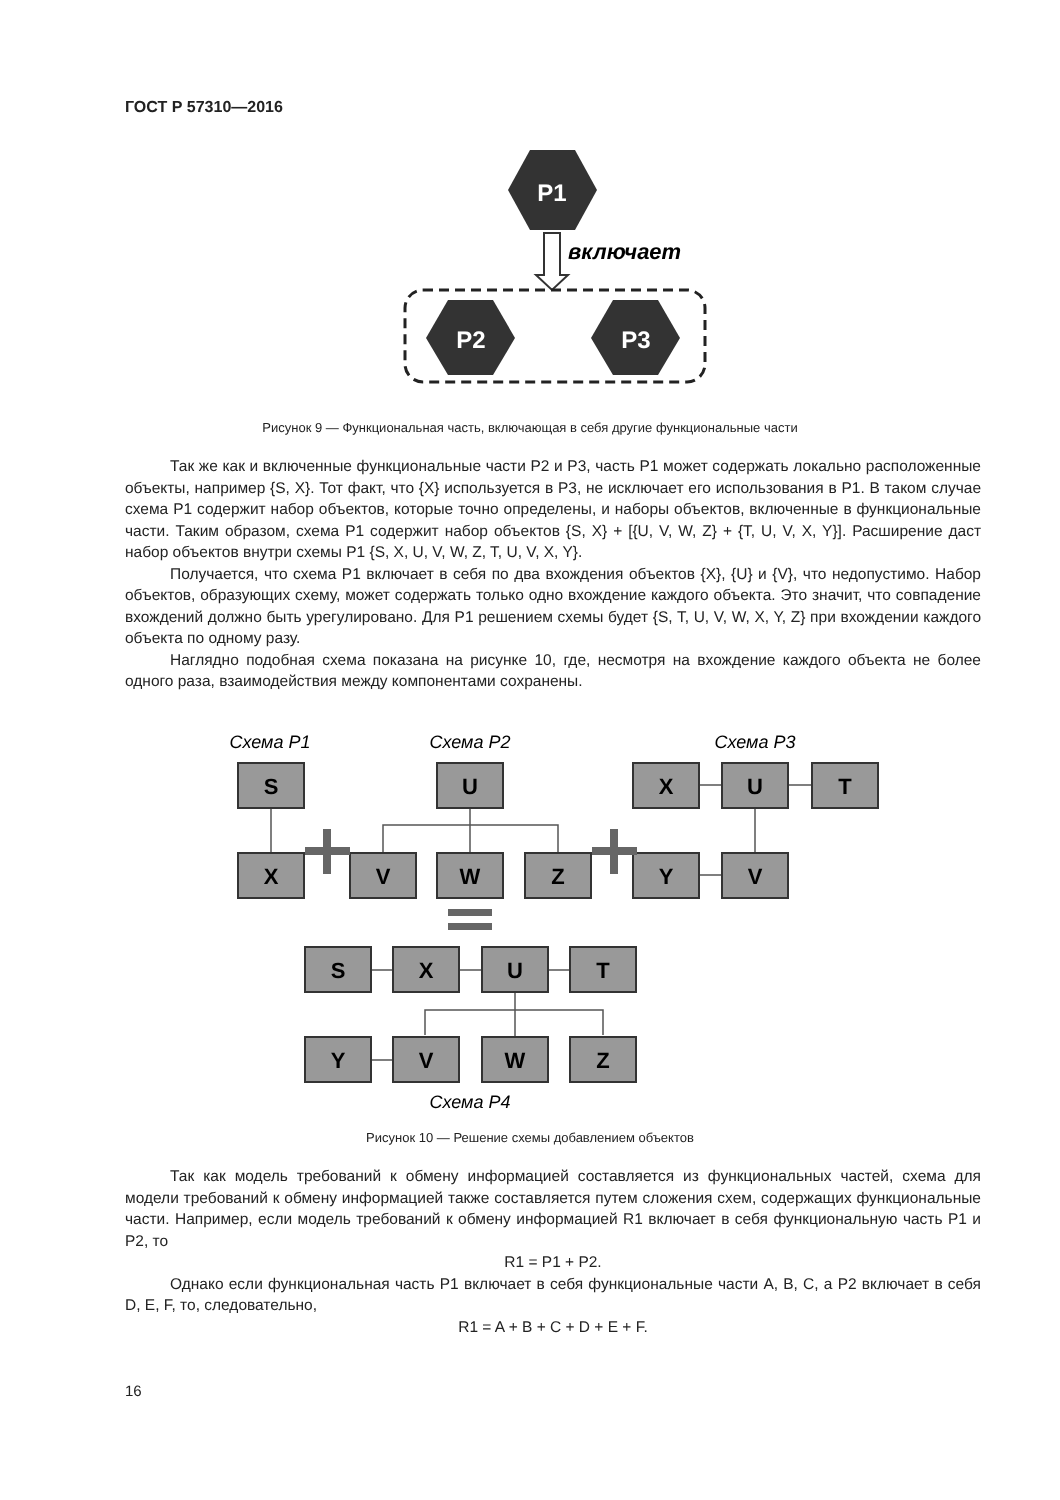ГОСТ Р 57310—2016
P1
включает
P2
P3
Рисунок 9 — Функциональная часть, включающая в себя другие функциональные части
Так же как и включенные функциональные части P2 и P3, часть P1 может содержать локально расположенные объекты, например {S, X}. Тот факт, что {X} используется в P3, не исключает его использования в P1. В таком случае схема P1 содержит набор объектов, которые точно определены, и наборы объектов, включенные в функциональные части. Таким образом, схема P1 содержит набор объектов {S, X} + [{U, V, W, Z} + {T, U, V, X, Y}]. Расширение даст набор объектов внутри схемы P1 {S, X, U, V, W, Z, T, U, V, X, Y}.
Получается, что схема P1 включает в себя по два вхождения объектов {X}, {U} и {V}, что недопустимо. Набор объектов, образующих схему, может содержать только одно вхождение каждого объекта. Это значит, что совпадение вхождений должно быть урегулировано. Для P1 решением схемы будет {S, T, U, V, W, X, Y, Z} при вхождении каждого объекта по одному разу.
Наглядно подобная схема показана на рисунке 10, где, несмотря на вхождение каждого объекта не более одного раза, взаимодействия между компонентами сохранены.
Схема P1
Схема P2
Схема P3
Схема P4
S
X
U
V
W
Z
X
U
T
Y
V
S
X
U
T
Y
V
W
Z
Рисунок 10 — Решение схемы добавлением объектов
Так как модель требований к обмену информацией составляется из функциональных частей, схема для модели требований к обмену информацией также составляется путем сложения схем, содержащих функциональные части. Например, если модель требований к обмену информацией R1 включает в себя функциональную часть P1 и P2, то
R1 = P1 + P2.
Однако если функциональная часть P1 включает в себя функциональные части A, B, C, а P2 включает в себя D, E, F, то, следовательно,
R1 = A + B + C + D + E + F.
16